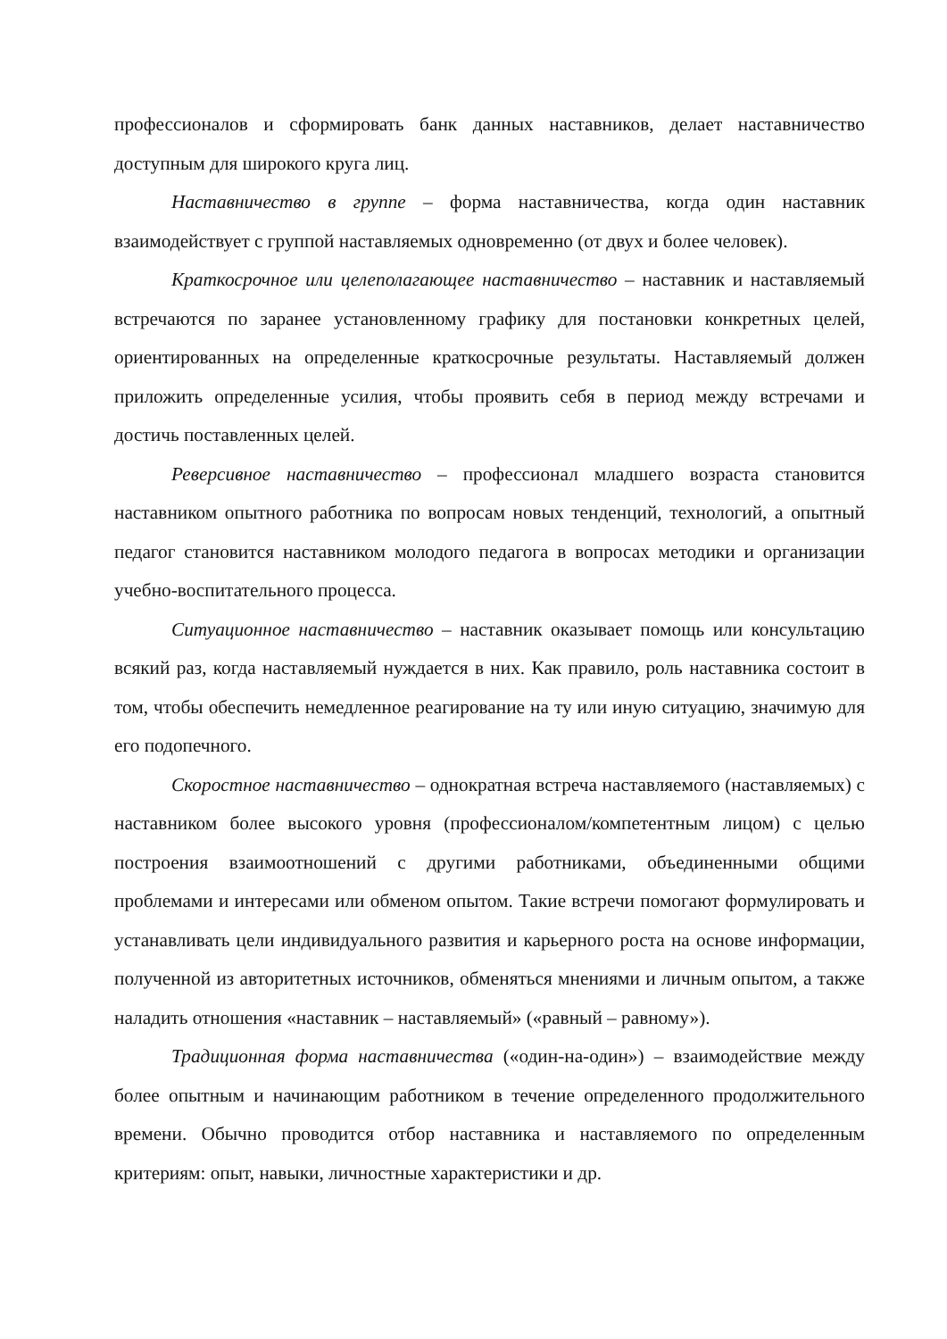профессионалов и сформировать банк данных наставников, делает наставничество доступным для широкого круга лиц.
Наставничество в группе – форма наставничества, когда один наставник взаимодействует с группой наставляемых одновременно (от двух и более человек).
Краткосрочное или целеполагающее наставничество – наставник и наставляемый встречаются по заранее установленному графику для постановки конкретных целей, ориентированных на определенные краткосрочные результаты. Наставляемый должен приложить определенные усилия, чтобы проявить себя в период между встречами и достичь поставленных целей.
Реверсивное наставничество – профессионал младшего возраста становится наставником опытного работника по вопросам новых тенденций, технологий, а опытный педагог становится наставником молодого педагога в вопросах методики и организации учебно-воспитательного процесса.
Ситуационное наставничество – наставник оказывает помощь или консультацию всякий раз, когда наставляемый нуждается в них. Как правило, роль наставника состоит в том, чтобы обеспечить немедленное реагирование на ту или иную ситуацию, значимую для его подопечного.
Скоростное наставничество – однократная встреча наставляемого (наставляемых) с наставником более высокого уровня (профессионалом/компетентным лицом) с целью построения взаимоотношений с другими работниками, объединенными общими проблемами и интересами или обменом опытом. Такие встречи помогают формулировать и устанавливать цели индивидуального развития и карьерного роста на основе информации, полученной из авторитетных источников, обменяться мнениями и личным опытом, а также наладить отношения «наставник – наставляемый» («равный – равному»).
Традиционная форма наставничества («один-на-один») – взаимодействие между более опытным и начинающим работником в течение определенного продолжительного времени. Обычно проводится отбор наставника и наставляемого по определенным критериям: опыт, навыки, личностные характеристики и др.